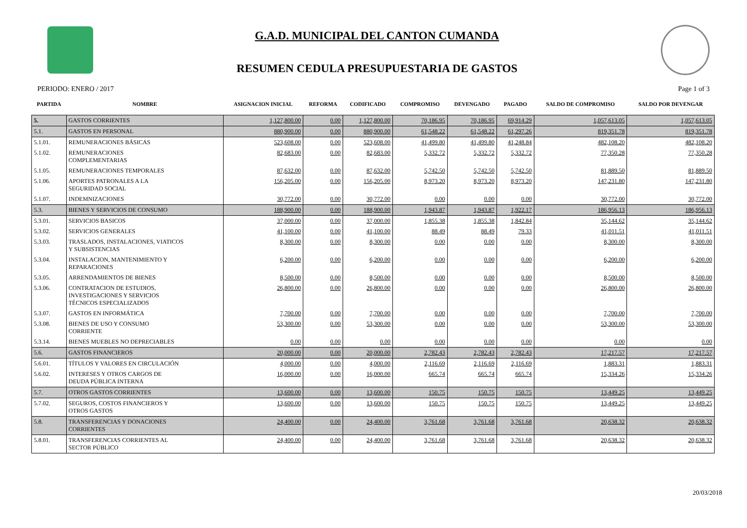G.A.D. MUNICIPAL DEL CANTON CUMANDA
RESUMEN CEDULA PRESUPUESTARIA DE GASTOS
PERIODO: ENERO / 2017 Page 1 of 3
| PARTIDA | NOMBRE | ASIGNACION INICIAL | REFORMA | CODIFICADO | COMPROMISO | DEVENGADO | PAGADO | SALDO DE COMPROMISO | SALDO POR DEVENGAR |
| --- | --- | --- | --- | --- | --- | --- | --- | --- | --- |
| 5. | GASTOS CORRIENTES | 1,127,800.00 | 0.00 | 1,127,800.00 | 70,186.95 | 70,186.95 | 69,914.29 | 1,057,613.05 | 1,057,613.05 |
| 5.1. | GASTOS EN PERSONAL | 880,900.00 | 0.00 | 880,900.00 | 61,548.22 | 61,548.22 | 61,297.26 | 819,351.78 | 819,351.78 |
| 5.1.01. | REMUNERACIONES BÁSICAS | 523,608.00 | 0.00 | 523,608.00 | 41,499.80 | 41,499.80 | 41,248.84 | 482,108.20 | 482,108.20 |
| 5.1.02. | REMUNERACIONES COMPLEMENTARIAS | 82,683.00 | 0.00 | 82,683.00 | 5,332.72 | 5,332.72 | 5,332.72 | 77,350.28 | 77,350.28 |
| 5.1.05. | REMUNERACIONES TEMPORALES | 87,632.00 | 0.00 | 87,632.00 | 5,742.50 | 5,742.50 | 5,742.50 | 81,889.50 | 81,889.50 |
| 5.1.06. | APORTES PATRONALES A LA SEGURIDAD SOCIAL | 156,205.00 | 0.00 | 156,205.00 | 8,973.20 | 8,973.20 | 8,973.20 | 147,231.80 | 147,231.80 |
| 5.1.07. | INDEMNIZACIONES | 30,772.00 | 0.00 | 30,772.00 | 0.00 | 0.00 | 0.00 | 30,772.00 | 30,772.00 |
| 5.3. | BIENES Y SERVICIOS DE CONSUMO | 188,900.00 | 0.00 | 188,900.00 | 1,943.87 | 1,943.87 | 1,922.17 | 186,956.13 | 186,956.13 |
| 5.3.01. | SERVICIOS BASICOS | 37,000.00 | 0.00 | 37,000.00 | 1,855.38 | 1,855.38 | 1,842.84 | 35,144.62 | 35,144.62 |
| 5.3.02. | SERVICIOS GENERALES | 41,100.00 | 0.00 | 41,100.00 | 88.49 | 88.49 | 79.33 | 41,011.51 | 41,011.51 |
| 5.3.03. | TRASLADOS, INSTALACIONES, VIATICOS Y SUBSISTENCIAS | 8,300.00 | 0.00 | 8,300.00 | 0.00 | 0.00 | 0.00 | 8,300.00 | 8,300.00 |
| 5.3.04. | INSTALACION, MANTENIMIENTO Y REPARACIONES | 6,200.00 | 0.00 | 6,200.00 | 0.00 | 0.00 | 0.00 | 6,200.00 | 6,200.00 |
| 5.3.05. | ARRENDAMIENTOS DE BIENES | 8,500.00 | 0.00 | 8,500.00 | 0.00 | 0.00 | 0.00 | 8,500.00 | 8,500.00 |
| 5.3.06. | CONTRATACION DE ESTUDIOS, INVESTIGACIONES Y SERVICIOS TÉCNICOS ESPECIALIZADOS | 26,800.00 | 0.00 | 26,800.00 | 0.00 | 0.00 | 0.00 | 26,800.00 | 26,800.00 |
| 5.3.07. | GASTOS EN INFORMÁTICA | 7,700.00 | 0.00 | 7,700.00 | 0.00 | 0.00 | 0.00 | 7,700.00 | 7,700.00 |
| 5.3.08. | BIENES DE USO Y CONSUMO CORRIENTE | 53,300.00 | 0.00 | 53,300.00 | 0.00 | 0.00 | 0.00 | 53,300.00 | 53,300.00 |
| 5.3.14. | BIENES MUEBLES NO DEPRECIABLES | 0.00 | 0.00 | 0.00 | 0.00 | 0.00 | 0.00 | 0.00 | 0.00 |
| 5.6. | GASTOS FINANCIEROS | 20,000.00 | 0.00 | 20,000.00 | 2,782.43 | 2,782.43 | 2,782.43 | 17,217.57 | 17,217.57 |
| 5.6.01. | TÍTULOS Y VALORES EN CIRCULACIÓN | 4,000.00 | 0.00 | 4,000.00 | 2,116.69 | 2,116.69 | 2,116.69 | 1,883.31 | 1,883.31 |
| 5.6.02. | INTERESES Y OTROS CARGOS DE DEUDA PÚBLICA INTERNA | 16,000.00 | 0.00 | 16,000.00 | 665.74 | 665.74 | 665.74 | 15,334.26 | 15,334.26 |
| 5.7. | OTROS GASTOS CORRIENTES | 13,600.00 | 0.00 | 13,600.00 | 150.75 | 150.75 | 150.75 | 13,449.25 | 13,449.25 |
| 5.7.02. | SEGUROS, COSTOS FINANCIEROS Y OTROS GASTOS | 13,600.00 | 0.00 | 13,600.00 | 150.75 | 150.75 | 150.75 | 13,449.25 | 13,449.25 |
| 5.8. | TRANSFERENCIAS Y DONACIONES CORRIENTES | 24,400.00 | 0.00 | 24,400.00 | 3,761.68 | 3,761.68 | 3,761.68 | 20,638.32 | 20,638.32 |
| 5.8.01. | TRANSFERENCIAS CORRIENTES AL SECTOR PÚBLICO | 24,400.00 | 0.00 | 24,400.00 | 3,761.68 | 3,761.68 | 3,761.68 | 20,638.32 | 20,638.32 |
20/03/2018